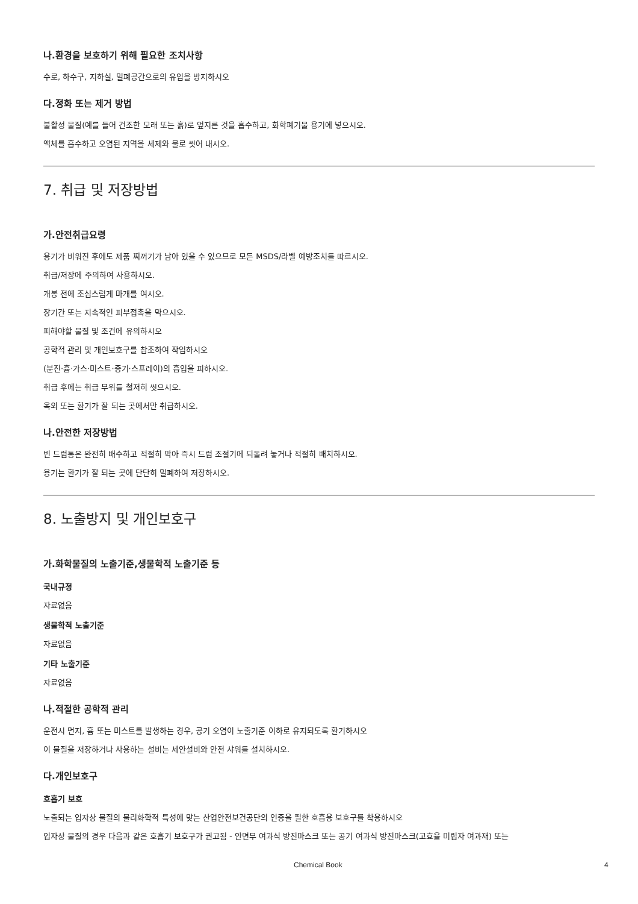나.환경을 보호하기 위해 필요한 조치사항
수로, 하수구, 지하실, 밀폐공간으로의 유입을 방지하시오
다.정화 또는 제거 방법
불활성 물질(예를 들어 건조한 모래 또는 흙)로 엎지른 것을 흡수하고, 화학폐기물 용기에 넣으시오.
액체를 흡수하고 오염된 지역을 세제와 물로 씻어 내시오.
7. 취급 및 저장방법
가.안전취급요령
용기가 비워진 후에도 제품 찌꺼기가 남아 있을 수 있으므로 모든 MSDS/라벨 예방조치를 따르시오.
취급/저장에 주의하여 사용하시오.
개봉 전에 조심스럽게 마개를 여시오.
장기간 또는 지속적인 피부접촉을 막으시오.
피해야할 물질 및 조건에 유의하시오
공학적 관리 및 개인보호구를 참조하여 작업하시오
(분진·흄·가스·미스트·증기·스프레이)의 흡입을 피하시오.
취급 후에는 취급 부위를 철저히 씻으시오.
옥외 또는 환기가 잘 되는 곳에서만 취급하시오.
나.안전한 저장방법
빈 드럼통은 완전히 배수하고 적절히 막아 즉시 드럼 조절기에 되돌려 놓거나 적절히 배치하시오.
용기는 환기가 잘 되는 곳에 단단히 밀폐하여 저장하시오.
8. 노출방지 및 개인보호구
가.화학물질의 노출기준,생물학적 노출기준 등
국내규정
자료없음
생물학적 노출기준
자료없음
기타 노출기준
자료없음
나.적절한 공학적 관리
운전시 먼지, 흄 또는 미스트를 발생하는 경우, 공기 오염이 노출기준 이하로 유지되도록 환기하시오
이 물질을 저장하거나 사용하는 설비는 세안설비와 안전 샤워를 설치하시오.
다.개인보호구
호흡기 보호
노출되는 입자상 물질의 물리화학적 특성에 맞는 산업안전보건공단의 인증을 필한 호흡용 보호구를 착용하시오
입자상 물질의 경우 다음과 같은 호흡기 보호구가 권고됨 - 안면부 여과식 방진마스크 또는 공기 여과식 방진마스크(고효율 미립자 여과재) 또는
Chemical Book 4